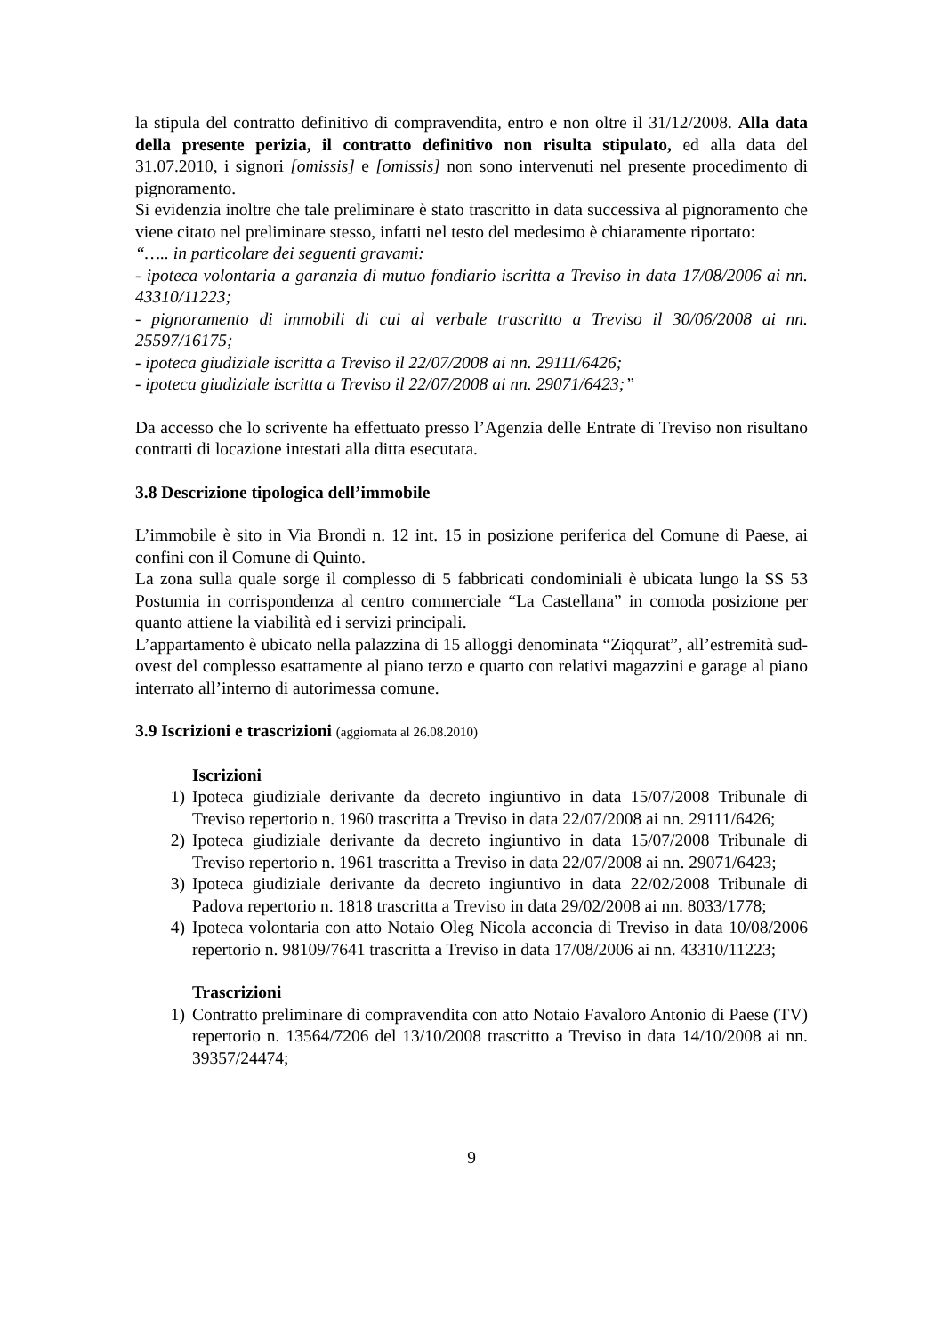la stipula del contratto definitivo di compravendita, entro e non oltre il 31/12/2008. Alla data della presente perizia, il contratto definitivo non risulta stipulato, ed alla data del 31.07.2010, i signori [omissis] e [omissis] non sono intervenuti nel presente procedimento di pignoramento.
Si evidenzia inoltre che tale preliminare è stato trascritto in data successiva al pignoramento che viene citato nel preliminare stesso, infatti nel testo del medesimo è chiaramente riportato:
“….. in particolare dei seguenti gravami:
- ipoteca volontaria a garanzia di mutuo fondiario iscritta a Treviso in data 17/08/2006 ai nn. 43310/11223;
- pignoramento di immobili di cui al verbale trascritto a Treviso il 30/06/2008 ai nn. 25597/16175;
- ipoteca giudiziale iscritta a Treviso il 22/07/2008 ai nn. 29111/6426;
- ipoteca giudiziale iscritta a Treviso il 22/07/2008 ai nn. 29071/6423;”
Da accesso che lo scrivente ha effettuato presso l’Agenzia delle Entrate di Treviso non risultano contratti di locazione intestati alla ditta esecutata.
3.8 Descrizione tipologica dell’immobile
L’immobile è sito in Via Brondi n. 12 int. 15 in posizione periferica del Comune di Paese, ai confini con il Comune di Quinto.
La zona sulla quale sorge il complesso di 5 fabbricati condominiali è ubicata lungo la SS 53 Postumia in corrispondenza al centro commerciale “La Castellana” in comoda posizione per quanto attiene la viabilità ed i servizi principali.
L’appartamento è ubicato nella palazzina di 15 alloggi denominata “Ziqqurat”, all’estremità sud-ovest del complesso esattamente al piano terzo e quarto con relativi magazzini e garage al piano interrato all’interno di autorimessa comune.
3.9 Iscrizioni e trascrizioni (aggiornata al 26.08.2010)
Iscrizioni
1) Ipoteca giudiziale derivante da decreto ingiuntivo in data 15/07/2008 Tribunale di Treviso repertorio n. 1960 trascritta a Treviso in data 22/07/2008 ai nn. 29111/6426;
2) Ipoteca giudiziale derivante da decreto ingiuntivo in data 15/07/2008 Tribunale di Treviso repertorio n. 1961 trascritta a Treviso in data 22/07/2008 ai nn. 29071/6423;
3) Ipoteca giudiziale derivante da decreto ingiuntivo in data 22/02/2008 Tribunale di Padova repertorio n. 1818 trascritta a Treviso in data 29/02/2008 ai nn. 8033/1778;
4) Ipoteca volontaria con atto Notaio Oleg Nicola acconcia di Treviso in data 10/08/2006 repertorio n. 98109/7641 trascritta a Treviso in data 17/08/2006 ai nn. 43310/11223;
Trascrizioni
1) Contratto preliminare di compravendita con atto Notaio Favaloro Antonio di Paese (TV) repertorio n. 13564/7206 del 13/10/2008 trascritto a Treviso in data 14/10/2008 ai nn. 39357/24474;
9